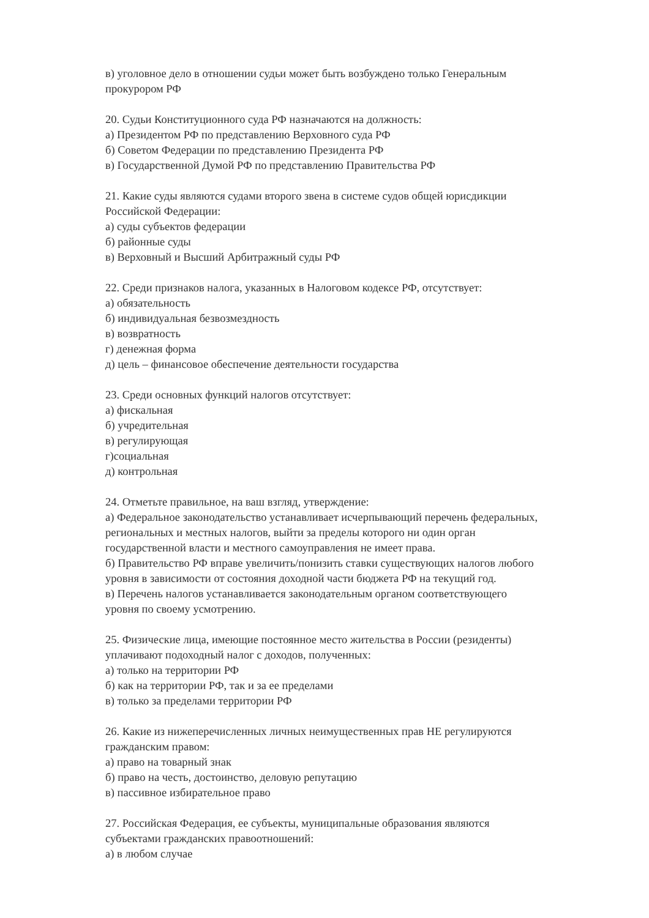в) уголовное дело в отношении судьи может быть возбуждено только Генеральным
прокурором РФ
20. Судьи Конституционного суда РФ назначаются на должность:
а) Президентом РФ по представлению Верховного суда РФ
б) Советом Федерации по представлению Президента РФ
в) Государственной Думой РФ по представлению Правительства РФ
21. Какие суды являются судами второго звена в системе судов общей юрисдикции
Российской Федерации:
а) суды субъектов федерации
б) районные суды
в) Верховный и Высший Арбитражный суды РФ
22. Среди признаков налога, указанных в Налоговом кодексе РФ, отсутствует:
а) обязательность
б) индивидуальная безвозмездность
в) возвратность
г) денежная форма
д) цель – финансовое обеспечение деятельности государства
23. Среди основных функций налогов отсутствует:
а) фискальная
б) учредительная
в) регулирующая
г)социальная
д) контрольная
24. Отметьте правильное, на ваш взгляд, утверждение:
а) Федеральное законодательство устанавливает исчерпывающий перечень федеральных,
региональных и местных налогов, выйти за пределы которого ни один орган
государственной власти и местного самоуправления не имеет права.
б) Правительство РФ вправе увеличить/понизить ставки существующих налогов любого
уровня в зависимости от состояния доходной части бюджета РФ на текущий год.
в) Перечень налогов устанавливается законодательным органом соответствующего
уровня по своему усмотрению.
25. Физические лица, имеющие постоянное место жительства в России (резиденты)
уплачивают подоходный налог с доходов, полученных:
а) только на территории РФ
б) как на территории РФ, так и за ее пределами
в) только за пределами территории РФ
26. Какие из нижеперечисленных личных неимущественных прав НЕ регулируются
гражданским правом:
а) право на товарный знак
б) право на честь, достоинство, деловую репутацию
в) пассивное избирательное право
27. Российская Федерация, ее субъекты, муниципальные образования являются
субъектами гражданских правоотношений:
а) в любом случае